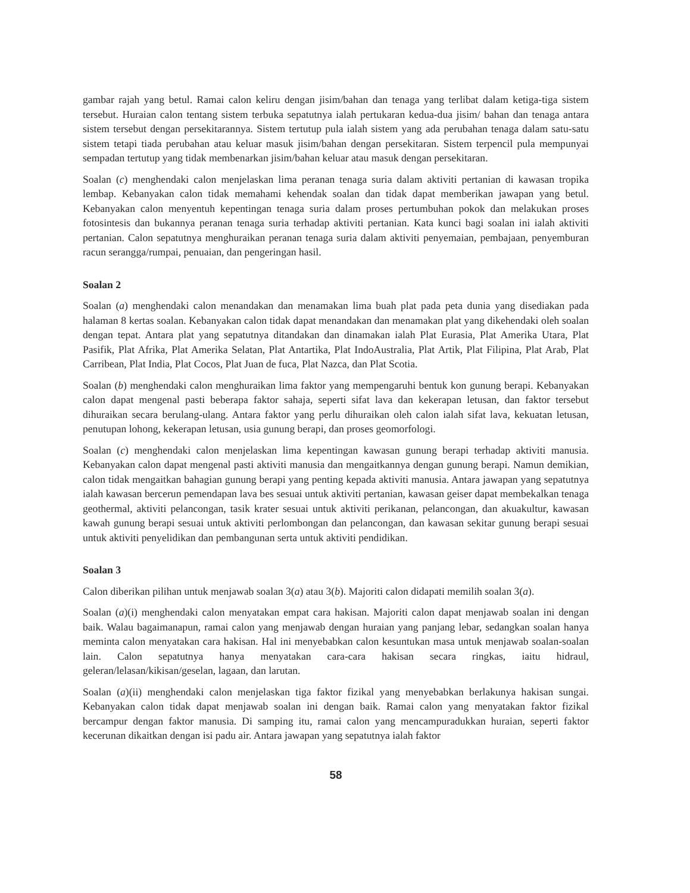gambar rajah yang betul. Ramai calon keliru dengan jisim/bahan dan tenaga yang terlibat dalam ketiga-tiga sistem tersebut. Huraian calon tentang sistem terbuka sepatutnya ialah pertukaran kedua-dua jisim/ bahan dan tenaga antara sistem tersebut dengan persekitarannya. Sistem tertutup pula ialah sistem yang ada perubahan tenaga dalam satu-satu sistem tetapi tiada perubahan atau keluar masuk jisim/bahan dengan persekitaran. Sistem terpencil pula mempunyai sempadan tertutup yang tidak membenarkan jisim/bahan keluar atau masuk dengan persekitaran.
Soalan (c) menghendaki calon menjelaskan lima peranan tenaga suria dalam aktiviti pertanian di kawasan tropika lembap. Kebanyakan calon tidak memahami kehendak soalan dan tidak dapat memberikan jawapan yang betul. Kebanyakan calon menyentuh kepentingan tenaga suria dalam proses pertumbuhan pokok dan melakukan proses fotosintesis dan bukannya peranan tenaga suria terhadap aktiviti pertanian. Kata kunci bagi soalan ini ialah aktiviti pertanian. Calon sepatutnya menghuraikan peranan tenaga suria dalam aktiviti penyemaian, pembajaan, penyemburan racun serangga/rumpai, penuaian, dan pengeringan hasil.
Soalan 2
Soalan (a) menghendaki calon menandakan dan menamakan lima buah plat pada peta dunia yang disediakan pada halaman 8 kertas soalan. Kebanyakan calon tidak dapat menandakan dan menamakan plat yang dikehendaki oleh soalan dengan tepat. Antara plat yang sepatutnya ditandakan dan dinamakan ialah Plat Eurasia, Plat Amerika Utara, Plat Pasifik, Plat Afrika, Plat Amerika Selatan, Plat Antartika, Plat IndoAustralia, Plat Artik, Plat Filipina, Plat Arab, Plat Carribean, Plat India, Plat Cocos, Plat Juan de fuca, Plat Nazca, dan Plat Scotia.
Soalan (b) menghendaki calon menghuraikan lima faktor yang mempengaruhi bentuk kon gunung berapi. Kebanyakan calon dapat mengenal pasti beberapa faktor sahaja, seperti sifat lava dan kekerapan letusan, dan faktor tersebut dihuraikan secara berulang-ulang. Antara faktor yang perlu dihuraikan oleh calon ialah sifat lava, kekuatan letusan, penutupan lohong, kekerapan letusan, usia gunung berapi, dan proses geomorfologi.
Soalan (c) menghendaki calon menjelaskan lima kepentingan kawasan gunung berapi terhadap aktiviti manusia. Kebanyakan calon dapat mengenal pasti aktiviti manusia dan mengaitkannya dengan gunung berapi. Namun demikian, calon tidak mengaitkan bahagian gunung berapi yang penting kepada aktiviti manusia. Antara jawapan yang sepatutnya ialah kawasan bercerun pemendapan lava bes sesuai untuk aktiviti pertanian, kawasan geiser dapat membekalkan tenaga geothermal, aktiviti pelancongan, tasik krater sesuai untuk aktiviti perikanan, pelancongan, dan akuakultur, kawasan kawah gunung berapi sesuai untuk aktiviti perlombongan dan pelancongan, dan kawasan sekitar gunung berapi sesuai untuk aktiviti penyelidikan dan pembangunan serta untuk aktiviti pendidikan.
Soalan 3
Calon diberikan pilihan untuk menjawab soalan 3(a) atau 3(b). Majoriti calon didapati memilih soalan 3(a).
Soalan (a)(i) menghendaki calon menyatakan empat cara hakisan. Majoriti calon dapat menjawab soalan ini dengan baik. Walau bagaimanapun, ramai calon yang menjawab dengan huraian yang panjang lebar, sedangkan soalan hanya meminta calon menyatakan cara hakisan. Hal ini menyebabkan calon kesuntukan masa untuk menjawab soalan-soalan lain. Calon sepatutnya hanya menyatakan cara-cara hakisan secara ringkas, iaitu hidraul, geleran/lelasan/kikisan/geselan, lagaan, dan larutan.
Soalan (a)(ii) menghendaki calon menjelaskan tiga faktor fizikal yang menyebabkan berlakunya hakisan sungai. Kebanyakan calon tidak dapat menjawab soalan ini dengan baik. Ramai calon yang menyatakan faktor fizikal bercampur dengan faktor manusia. Di samping itu, ramai calon yang mencampuradukkan huraian, seperti faktor kecerunan dikaitkan dengan isi padu air. Antara jawapan yang sepatutnya ialah faktor
58